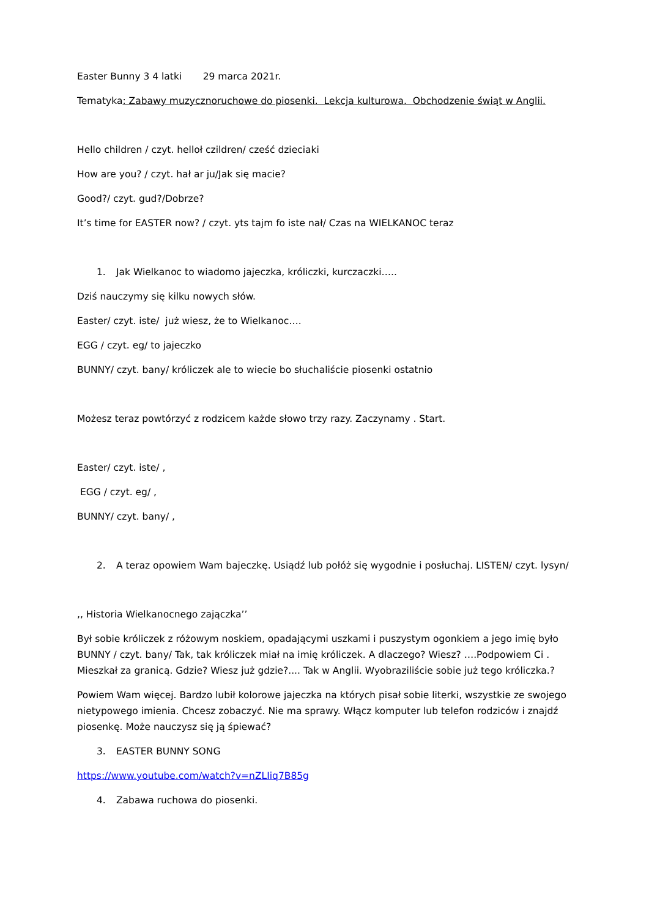Easter Bunny 3 4 latki 29 marca 2021r.
Tematyka: Zabawy muzycznoruchowe do piosenki. Lekcja kulturowa. Obchodzenie świąt w Anglii.
Hello children / czyt. helloł czildren/ cześć dzieciaki
How are you? / czyt. hał ar ju/Jak się macie?
Good?/ czyt. gud?/Dobrze?
It’s time for EASTER now? / czyt. yts tajm fo iste nał/ Czas na WIELKANOC teraz
1. Jak Wielkanoc to wiadomo jajeczka, króliczki, kurczaczki…..
Dziś nauczymy się kilku nowych słów.
Easter/ czyt. iste/ już wiesz, że to Wielkanoc….
EGG / czyt. eg/ to jajeczko
BUNNY/ czyt. bany/ króliczek ale to wiecie bo słuchaliście piosenki ostatnio
Możesz teraz powtórzyć z rodzicem każde słowo trzy razy. Zaczynamy . Start.
Easter/ czyt. iste/ ,
EGG / czyt. eg/ ,
BUNNY/ czyt. bany/ ,
2. A teraz opowiem Wam bajeczkę. Usiądź lub połóż się wygodnie i posłuchaj. LISTEN/ czyt. lysyn/
,, Historia Wielkanocnego zajączka’’
Był sobie króliczek z różowym noskiem, opadającymi uszkami i puszystym ogonkiem a jego imię było BUNNY / czyt. bany/ Tak, tak króliczek miał na imię króliczek. A dlaczego? Wiesz? ….Podpowiem Ci . Mieszkał za granicą. Gdzie? Wiesz już gdzie?.... Tak w Anglii. Wyobraziliście sobie już tego króliczka.?
Powiem Wam więcej. Bardzo lubił kolorowe jajeczka na których pisał sobie literki, wszystkie ze swojego nietypowego imienia. Chcesz zobaczyć. Nie ma sprawy. Włącz komputer lub telefon rodziców i znajdź piosenkę. Może nauczysz się ją śpiewać?
3. EASTER BUNNY SONG
https://www.youtube.com/watch?v=nZLIiq7B85g
4. Zabawa ruchowa do piosenki.